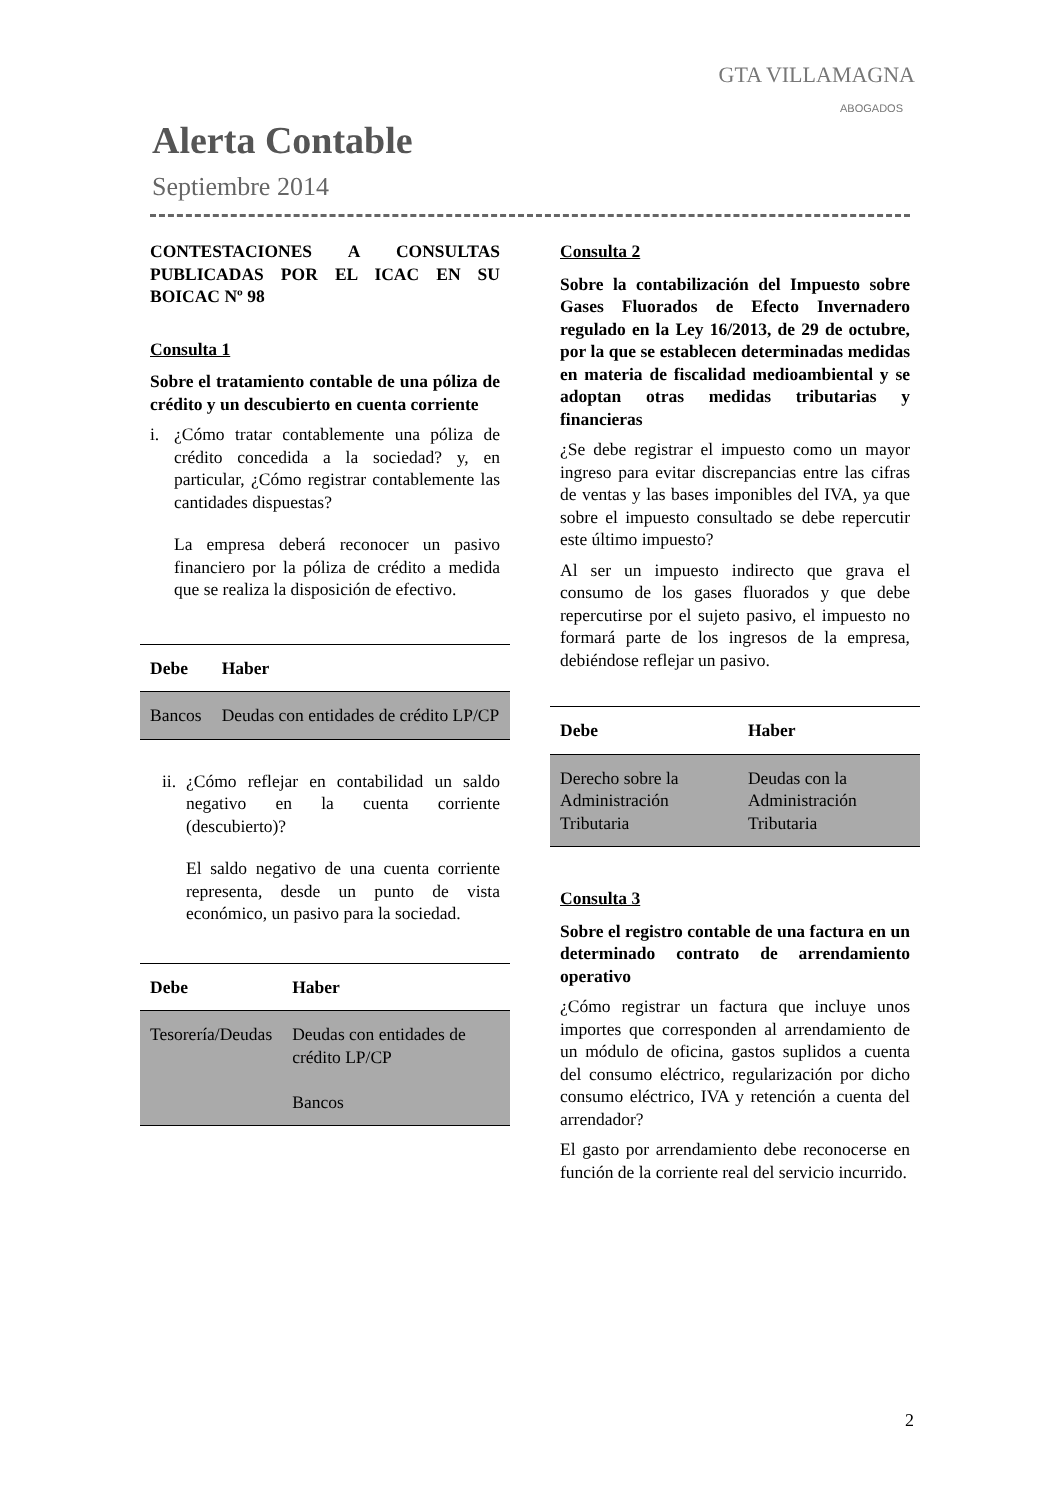GTA VILLAMAGNA
ABOGADOS
Alerta Contable
Septiembre 2014
CONTESTACIONES A CONSULTAS PUBLICADAS POR EL ICAC EN SU BOICAC Nº 98
Consulta 1
Sobre el tratamiento contable de una póliza de crédito y un descubierto en cuenta corriente
i. ¿Cómo tratar contablemente una póliza de crédito concedida a la sociedad? y, en particular, ¿Cómo registrar contablemente las cantidades dispuestas?
La empresa deberá reconocer un pasivo financiero por la póliza de crédito a medida que se realiza la disposición de efectivo.
| Debe | Haber |
| --- | --- |
| Bancos | Deudas con entidades de crédito LP/CP |
ii.
¿Cómo reflejar en contabilidad un saldo negativo en la cuenta corriente (descubierto)?
El saldo negativo de una cuenta corriente representa, desde un punto de vista económico, un pasivo para la sociedad.
| Debe | Haber |
| --- | --- |
| Tesorería/Deudas | Deudas con entidades de crédito LP/CP Bancos |
Consulta 2
Sobre la contabilización del Impuesto sobre Gases Fluorados de Efecto Invernadero regulado en la Ley 16/2013, de 29 de octubre, por la que se establecen determinadas medidas en materia de fiscalidad medioambiental y se adoptan otras medidas tributarias y financieras
¿Se debe registrar el impuesto como un mayor ingreso para evitar discrepancias entre las cifras de ventas y las bases imponibles del IVA, ya que sobre el impuesto consultado se debe repercutir este último impuesto?
Al ser un impuesto indirecto que grava el consumo de los gases fluorados y que debe repercutirse por el sujeto pasivo, el impuesto no formará parte de los ingresos de la empresa, debiéndose reflejar un pasivo.
| Debe | Haber |
| --- | --- |
| Derecho sobre la Administración Tributaria | Deudas con la Administración Tributaria |
Consulta 3
Sobre el registro contable de una factura en un determinado contrato de arrendamiento operativo
¿Cómo registrar un factura que incluye unos importes que corresponden al arrendamiento de un módulo de oficina, gastos suplidos a cuenta del consumo eléctrico, regularización por dicho consumo eléctrico, IVA y retención a cuenta del arrendador?
El gasto por arrendamiento debe reconocerse en función de la corriente real del servicio incurrido.
2